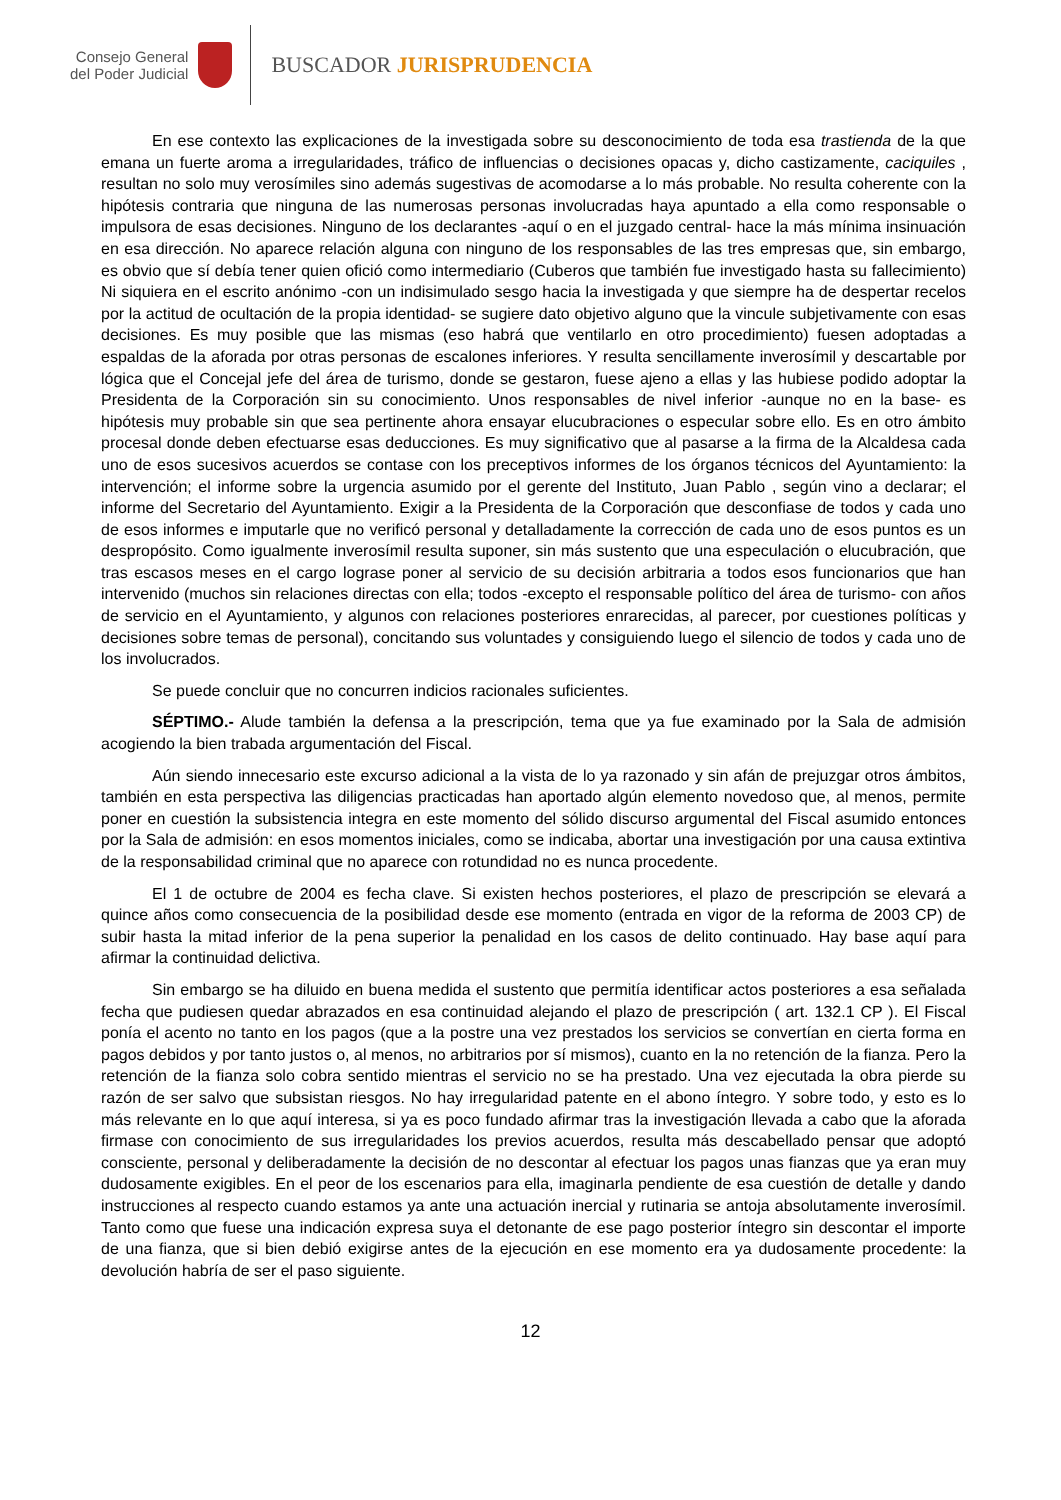Consejo General
del Poder Judicial
BUSCADOR JURISPRUDENCIA
En ese contexto las explicaciones de la investigada sobre su desconocimiento de toda esa trastienda de la que emana un fuerte aroma a irregularidades, tráfico de influencias o decisiones opacas y, dicho castizamente, caciquiles , resultan no solo muy verosímiles sino además sugestivas de acomodarse a lo más probable. No resulta coherente con la hipótesis contraria que ninguna de las numerosas personas involucradas haya apuntado a ella como responsable o impulsora de esas decisiones. Ninguno de los declarantes -aquí o en el juzgado central- hace la más mínima insinuación en esa dirección. No aparece relación alguna con ninguno de los responsables de las tres empresas que, sin embargo, es obvio que sí debía tener quien ofició como intermediario (Cuberos que también fue investigado hasta su fallecimiento) Ni siquiera en el escrito anónimo -con un indisimulado sesgo hacia la investigada y que siempre ha de despertar recelos por la actitud de ocultación de la propia identidad- se sugiere dato objetivo alguno que la vincule subjetivamente con esas decisiones. Es muy posible que las mismas (eso habrá que ventilarlo en otro procedimiento) fuesen adoptadas a espaldas de la aforada por otras personas de escalones inferiores. Y resulta sencillamente inverosímil y descartable por lógica que el Concejal jefe del área de turismo, donde se gestaron, fuese ajeno a ellas y las hubiese podido adoptar la Presidenta de la Corporación sin su conocimiento. Unos responsables de nivel inferior -aunque no en la base- es hipótesis muy probable sin que sea pertinente ahora ensayar elucubraciones o especular sobre ello. Es en otro ámbito procesal donde deben efectuarse esas deducciones. Es muy significativo que al pasarse a la firma de la Alcaldesa cada uno de esos sucesivos acuerdos se contase con los preceptivos informes de los órganos técnicos del Ayuntamiento: la intervención; el informe sobre la urgencia asumido por el gerente del Instituto, Juan Pablo , según vino a declarar; el informe del Secretario del Ayuntamiento. Exigir a la Presidenta de la Corporación que desconfiase de todos y cada uno de esos informes e imputarle que no verificó personal y detalladamente la corrección de cada uno de esos puntos es un despropósito. Como igualmente inverosímil resulta suponer, sin más sustento que una especulación o elucubración, que tras escasos meses en el cargo lograse poner al servicio de su decisión arbitraria a todos esos funcionarios que han intervenido (muchos sin relaciones directas con ella; todos -excepto el responsable político del área de turismo- con años de servicio en el Ayuntamiento, y algunos con relaciones posteriores enrarecidas, al parecer, por cuestiones políticas y decisiones sobre temas de personal), concitando sus voluntades y consiguiendo luego el silencio de todos y cada uno de los involucrados.
Se puede concluir que no concurren indicios racionales suficientes.
SÉPTIMO.- Alude también la defensa a la prescripción, tema que ya fue examinado por la Sala de admisión acogiendo la bien trabada argumentación del Fiscal.
Aún siendo innecesario este excurso adicional a la vista de lo ya razonado y sin afán de prejuzgar otros ámbitos, también en esta perspectiva las diligencias practicadas han aportado algún elemento novedoso que, al menos, permite poner en cuestión la subsistencia integra en este momento del sólido discurso argumental del Fiscal asumido entonces por la Sala de admisión: en esos momentos iniciales, como se indicaba, abortar una investigación por una causa extintiva de la responsabilidad criminal que no aparece con rotundidad no es nunca procedente.
El 1 de octubre de 2004 es fecha clave. Si existen hechos posteriores, el plazo de prescripción se elevará a quince años como consecuencia de la posibilidad desde ese momento (entrada en vigor de la reforma de 2003 CP) de subir hasta la mitad inferior de la pena superior la penalidad en los casos de delito continuado. Hay base aquí para afirmar la continuidad delictiva.
Sin embargo se ha diluido en buena medida el sustento que permitía identificar actos posteriores a esa señalada fecha que pudiesen quedar abrazados en esa continuidad alejando el plazo de prescripción ( art. 132.1 CP ). El Fiscal ponía el acento no tanto en los pagos (que a la postre una vez prestados los servicios se convertían en cierta forma en pagos debidos y por tanto justos o, al menos, no arbitrarios por sí mismos), cuanto en la no retención de la fianza. Pero la retención de la fianza solo cobra sentido mientras el servicio no se ha prestado. Una vez ejecutada la obra pierde su razón de ser salvo que subsistan riesgos. No hay irregularidad patente en el abono íntegro. Y sobre todo, y esto es lo más relevante en lo que aquí interesa, si ya es poco fundado afirmar tras la investigación llevada a cabo que la aforada firmase con conocimiento de sus irregularidades los previos acuerdos, resulta más descabellado pensar que adoptó consciente, personal y deliberadamente la decisión de no descontar al efectuar los pagos unas fianzas que ya eran muy dudosamente exigibles. En el peor de los escenarios para ella, imaginarla pendiente de esa cuestión de detalle y dando instrucciones al respecto cuando estamos ya ante una actuación inercial y rutinaria se antoja absolutamente inverosímil. Tanto como que fuese una indicación expresa suya el detonante de ese pago posterior íntegro sin descontar el importe de una fianza, que si bien debió exigirse antes de la ejecución en ese momento era ya dudosamente procedente: la devolución habría de ser el paso siguiente.
12